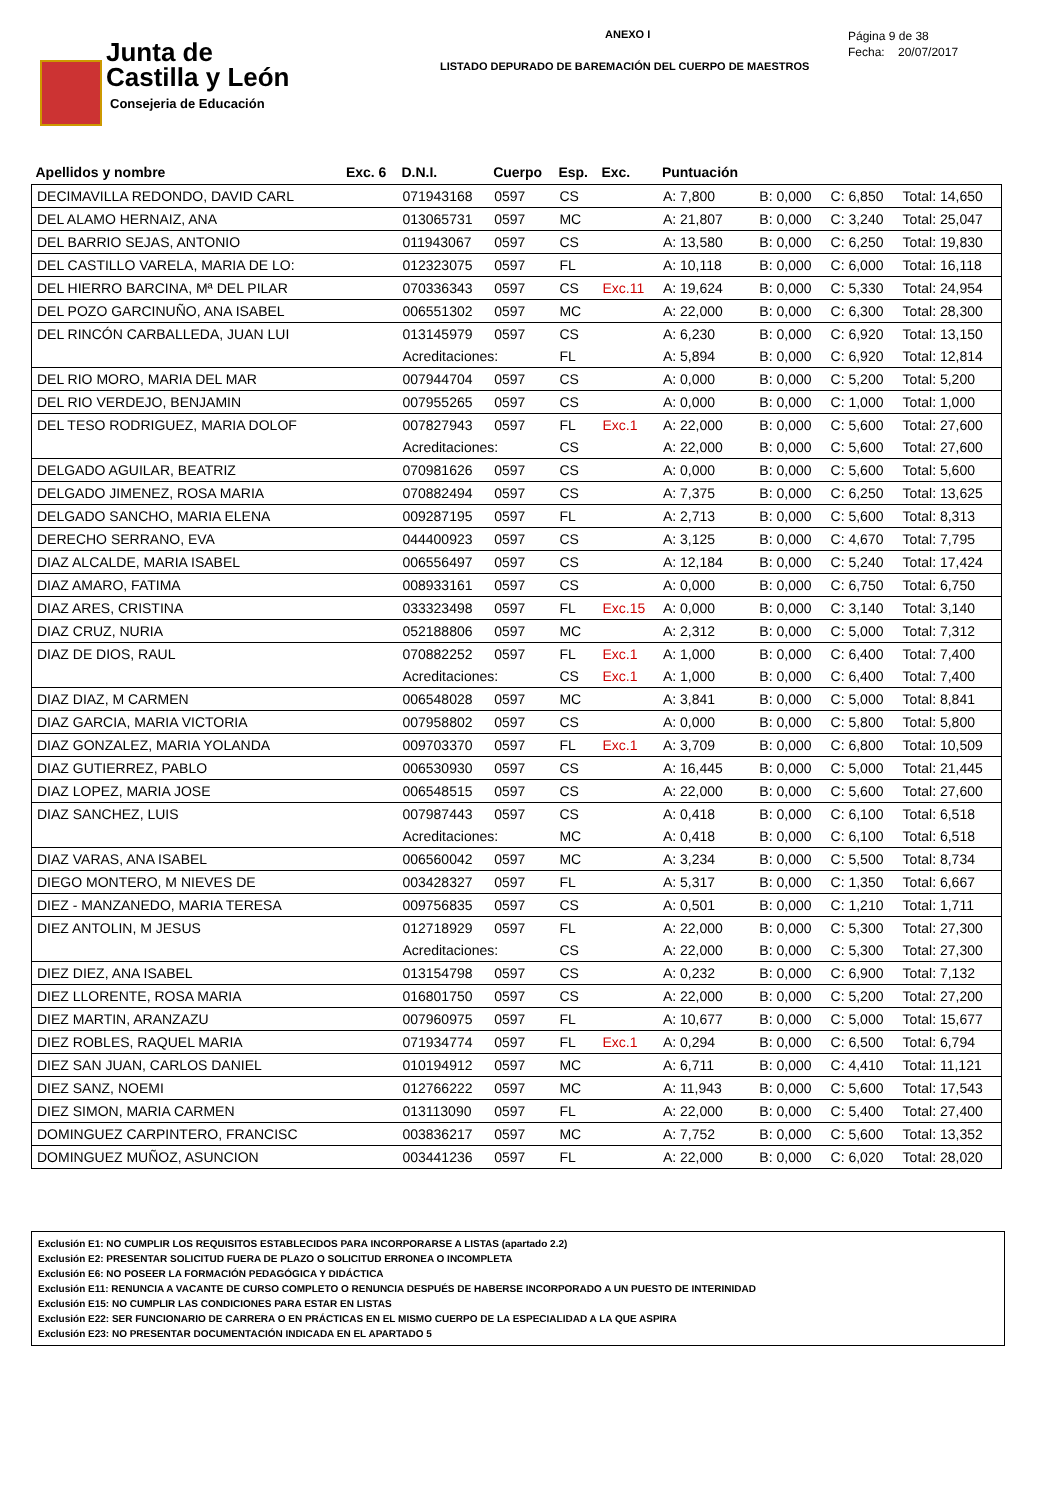Junta de
Castilla y León
Consejeria de Educación
ANEXO I
LISTADO DEPURADO DE BAREMACIÓN DEL CUERPO DE MAESTROS
Página 9 de 38
Fecha: 20/07/2017
| Apellidos y nombre | Exc. 6 | D.N.I. | Cuerpo | Esp. | Exc. | Puntuación | | | |
| --- | --- | --- | --- | --- | --- | --- | --- | --- | --- |
| DECIMAVILLA REDONDO, DAVID CARL | | 071943168 | 0597 | CS | | A: 7,800 | B: 0,000 | C: 6,850 | Total: 14,650 |
| DEL ALAMO HERNAIZ, ANA | | 013065731 | 0597 | MC | | A: 21,807 | B: 0,000 | C: 3,240 | Total: 25,047 |
| DEL BARRIO SEJAS, ANTONIO | | 011943067 | 0597 | CS | | A: 13,580 | B: 0,000 | C: 6,250 | Total: 19,830 |
| DEL CASTILLO VARELA, MARIA DE LO: | | 012323075 | 0597 | FL | | A: 10,118 | B: 0,000 | C: 6,000 | Total: 16,118 |
| DEL HIERRO BARCINA, Mª DEL PILAR | | 070336343 | 0597 | CS | Exc.11 | A: 19,624 | B: 0,000 | C: 5,330 | Total: 24,954 |
| DEL POZO GARCINUÑO, ANA ISABEL | | 006551302 | 0597 | MC | | A: 22,000 | B: 0,000 | C: 6,300 | Total: 28,300 |
| DEL RINCÓN CARBALLEDA, JUAN LUI | | 013145979 | 0597 | CS | | A: 6,230 | B: 0,000 | C: 6,920 | Total: 13,150 |
| | | Acreditaciones: | | FL | | A: 5,894 | B: 0,000 | C: 6,920 | Total: 12,814 |
| DEL RIO MORO, MARIA DEL MAR | | 007944704 | 0597 | CS | | A: 0,000 | B: 0,000 | C: 5,200 | Total: 5,200 |
| DEL RIO VERDEJO, BENJAMIN | | 007955265 | 0597 | CS | | A: 0,000 | B: 0,000 | C: 1,000 | Total: 1,000 |
| DEL TESO RODRIGUEZ, MARIA DOLOF | | 007827943 | 0597 | FL | Exc.1 | A: 22,000 | B: 0,000 | C: 5,600 | Total: 27,600 |
| | | Acreditaciones: | | CS | | A: 22,000 | B: 0,000 | C: 5,600 | Total: 27,600 |
| DELGADO AGUILAR, BEATRIZ | | 070981626 | 0597 | CS | | A: 0,000 | B: 0,000 | C: 5,600 | Total: 5,600 |
| DELGADO JIMENEZ, ROSA MARIA | | 070882494 | 0597 | CS | | A: 7,375 | B: 0,000 | C: 6,250 | Total: 13,625 |
| DELGADO SANCHO, MARIA ELENA | | 009287195 | 0597 | FL | | A: 2,713 | B: 0,000 | C: 5,600 | Total: 8,313 |
| DERECHO SERRANO, EVA | | 044400923 | 0597 | CS | | A: 3,125 | B: 0,000 | C: 4,670 | Total: 7,795 |
| DIAZ ALCALDE, MARIA ISABEL | | 006556497 | 0597 | CS | | A: 12,184 | B: 0,000 | C: 5,240 | Total: 17,424 |
| DIAZ AMARO, FATIMA | | 008933161 | 0597 | CS | | A: 0,000 | B: 0,000 | C: 6,750 | Total: 6,750 |
| DIAZ ARES, CRISTINA | | 033323498 | 0597 | FL | Exc.15 | A: 0,000 | B: 0,000 | C: 3,140 | Total: 3,140 |
| DIAZ CRUZ, NURIA | | 052188806 | 0597 | MC | | A: 2,312 | B: 0,000 | C: 5,000 | Total: 7,312 |
| DIAZ DE DIOS, RAUL | | 070882252 | 0597 | FL | Exc.1 | A: 1,000 | B: 0,000 | C: 6,400 | Total: 7,400 |
| | | Acreditaciones: | | CS | Exc.1 | A: 1,000 | B: 0,000 | C: 6,400 | Total: 7,400 |
| DIAZ DIAZ, M CARMEN | | 006548028 | 0597 | MC | | A: 3,841 | B: 0,000 | C: 5,000 | Total: 8,841 |
| DIAZ GARCIA, MARIA VICTORIA | | 007958802 | 0597 | CS | | A: 0,000 | B: 0,000 | C: 5,800 | Total: 5,800 |
| DIAZ GONZALEZ, MARIA YOLANDA | | 009703370 | 0597 | FL | Exc.1 | A: 3,709 | B: 0,000 | C: 6,800 | Total: 10,509 |
| DIAZ GUTIERREZ, PABLO | | 006530930 | 0597 | CS | | A: 16,445 | B: 0,000 | C: 5,000 | Total: 21,445 |
| DIAZ LOPEZ, MARIA JOSE | | 006548515 | 0597 | CS | | A: 22,000 | B: 0,000 | C: 5,600 | Total: 27,600 |
| DIAZ SANCHEZ, LUIS | | 007987443 | 0597 | CS | | A: 0,418 | B: 0,000 | C: 6,100 | Total: 6,518 |
| | | Acreditaciones: | | MC | | A: 0,418 | B: 0,000 | C: 6,100 | Total: 6,518 |
| DIAZ VARAS, ANA ISABEL | | 006560042 | 0597 | MC | | A: 3,234 | B: 0,000 | C: 5,500 | Total: 8,734 |
| DIEGO MONTERO, M NIEVES DE | | 003428327 | 0597 | FL | | A: 5,317 | B: 0,000 | C: 1,350 | Total: 6,667 |
| DIEZ - MANZANEDO, MARIA TERESA | | 009756835 | 0597 | CS | | A: 0,501 | B: 0,000 | C: 1,210 | Total: 1,711 |
| DIEZ ANTOLIN, M JESUS | | 012718929 | 0597 | FL | | A: 22,000 | B: 0,000 | C: 5,300 | Total: 27,300 |
| | | Acreditaciones: | | CS | | A: 22,000 | B: 0,000 | C: 5,300 | Total: 27,300 |
| DIEZ DIEZ, ANA ISABEL | | 013154798 | 0597 | CS | | A: 0,232 | B: 0,000 | C: 6,900 | Total: 7,132 |
| DIEZ LLORENTE, ROSA MARIA | | 016801750 | 0597 | CS | | A: 22,000 | B: 0,000 | C: 5,200 | Total: 27,200 |
| DIEZ MARTIN, ARANZAZU | | 007960975 | 0597 | FL | | A: 10,677 | B: 0,000 | C: 5,000 | Total: 15,677 |
| DIEZ ROBLES, RAQUEL MARIA | | 071934774 | 0597 | FL | Exc.1 | A: 0,294 | B: 0,000 | C: 6,500 | Total: 6,794 |
| DIEZ SAN JUAN, CARLOS DANIEL | | 010194912 | 0597 | MC | | A: 6,711 | B: 0,000 | C: 4,410 | Total: 11,121 |
| DIEZ SANZ, NOEMI | | 012766222 | 0597 | MC | | A: 11,943 | B: 0,000 | C: 5,600 | Total: 17,543 |
| DIEZ SIMON, MARIA CARMEN | | 013113090 | 0597 | FL | | A: 22,000 | B: 0,000 | C: 5,400 | Total: 27,400 |
| DOMINGUEZ CARPINTERO, FRANCISC | | 003836217 | 0597 | MC | | A: 7,752 | B: 0,000 | C: 5,600 | Total: 13,352 |
| DOMINGUEZ MUÑOZ, ASUNCION | | 003441236 | 0597 | FL | | A: 22,000 | B: 0,000 | C: 6,020 | Total: 28,020 |
Exclusión E1: NO CUMPLIR LOS REQUISITOS ESTABLECIDOS PARA INCORPORARSE A LISTAS (apartado 2.2)
Exclusión E2: PRESENTAR SOLICITUD FUERA DE PLAZO O SOLICITUD ERRONEA O INCOMPLETA
Exclusión E6: NO POSEER LA FORMACIÓN PEDAGÓGICA Y DIDÁCTICA
Exclusión E11: RENUNCIA A VACANTE DE CURSO COMPLETO O RENUNCIA DESPUÉS DE HABERSE INCORPORADO A UN PUESTO DE INTERINIDAD
Exclusión E15: NO CUMPLIR LAS CONDICIONES PARA ESTAR EN LISTAS
Exclusión E22: SER FUNCIONARIO DE CARRERA O EN PRÁCTICAS EN EL MISMO CUERPO DE LA ESPECIALIDAD A LA QUE ASPIRA
Exclusión E23: NO PRESENTAR DOCUMENTACIÓN INDICADA EN EL APARTADO 5